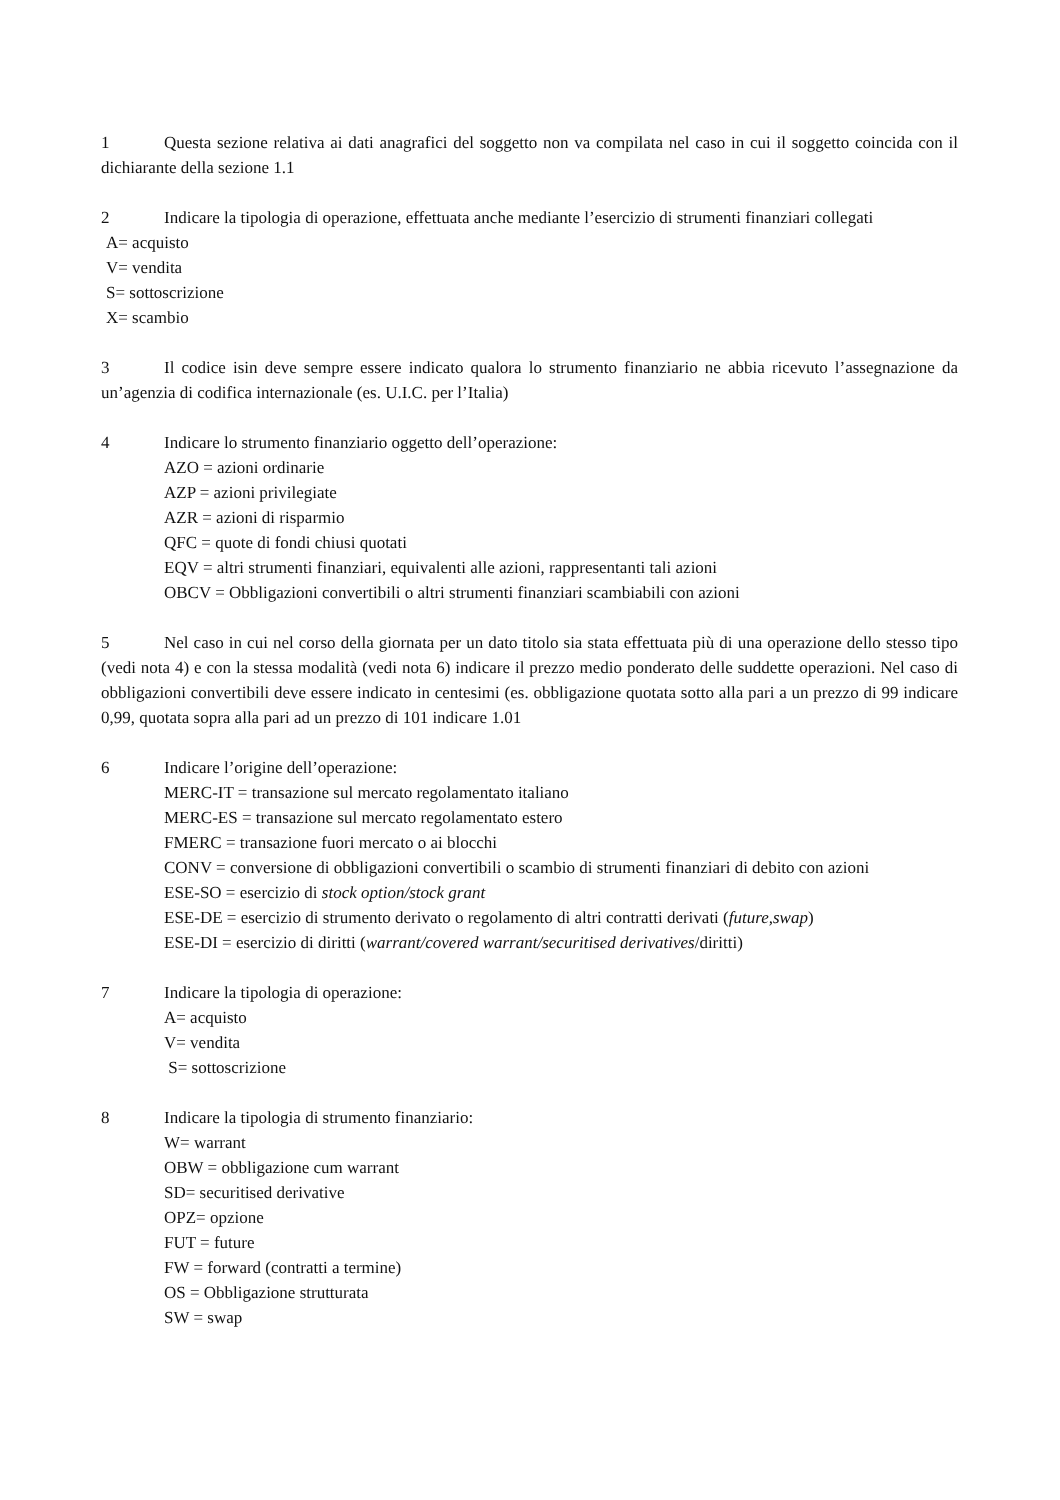1 Questa sezione relativa ai dati anagrafici del soggetto non va compilata nel caso in cui il soggetto coincida con il dichiarante della sezione 1.1
2 Indicare la tipologia di operazione, effettuata anche mediante l’esercizio di strumenti finanziari collegati
A= acquisto
V= vendita
S= sottoscrizione
X= scambio
3 Il codice isin deve sempre essere indicato qualora lo strumento finanziario ne abbia ricevuto l’assegnazione da un’agenzia di codifica internazionale (es. U.I.C. per l’Italia)
4 Indicare lo strumento finanziario oggetto dell’operazione:
AZO = azioni ordinarie
AZP = azioni privilegiate
AZR = azioni di risparmio
QFC = quote di fondi chiusi quotati
EQV = altri strumenti finanziari, equivalenti alle azioni, rappresentanti tali azioni
OBCV = Obbligazioni convertibili o altri strumenti finanziari scambiabili con azioni
5 Nel caso in cui nel corso della giornata per un dato titolo sia stata effettuata più di una operazione dello stesso tipo (vedi nota 4) e con la stessa modalità (vedi nota 6) indicare il prezzo medio ponderato delle suddette operazioni. Nel caso di obbligazioni convertibili deve essere indicato in centesimi (es. obbligazione quotata sotto alla pari a un prezzo di 99 indicare 0,99, quotata sopra alla pari ad un prezzo di 101 indicare 1.01
6 Indicare l’origine dell’operazione:
MERC-IT = transazione sul mercato regolamentato italiano
MERC-ES = transazione sul mercato regolamentato estero
FMERC = transazione fuori mercato o ai blocchi
CONV = conversione di obbligazioni convertibili o scambio di strumenti finanziari di debito con azioni
ESE-SO = esercizio di stock option/stock grant
ESE-DE = esercizio di strumento derivato o regolamento di altri contratti derivati (future,swap)
ESE-DI = esercizio di diritti (warrant/covered warrant/securitised derivatives/diritti)
7 Indicare la tipologia di operazione:
A= acquisto
V= vendita
S= sottoscrizione
8 Indicare la tipologia di strumento finanziario:
W= warrant
OBW = obbligazione cum warrant
SD= securitised derivative
OPZ= opzione
FUT = future
FW = forward (contratti a termine)
OS = Obbligazione strutturata
SW = swap